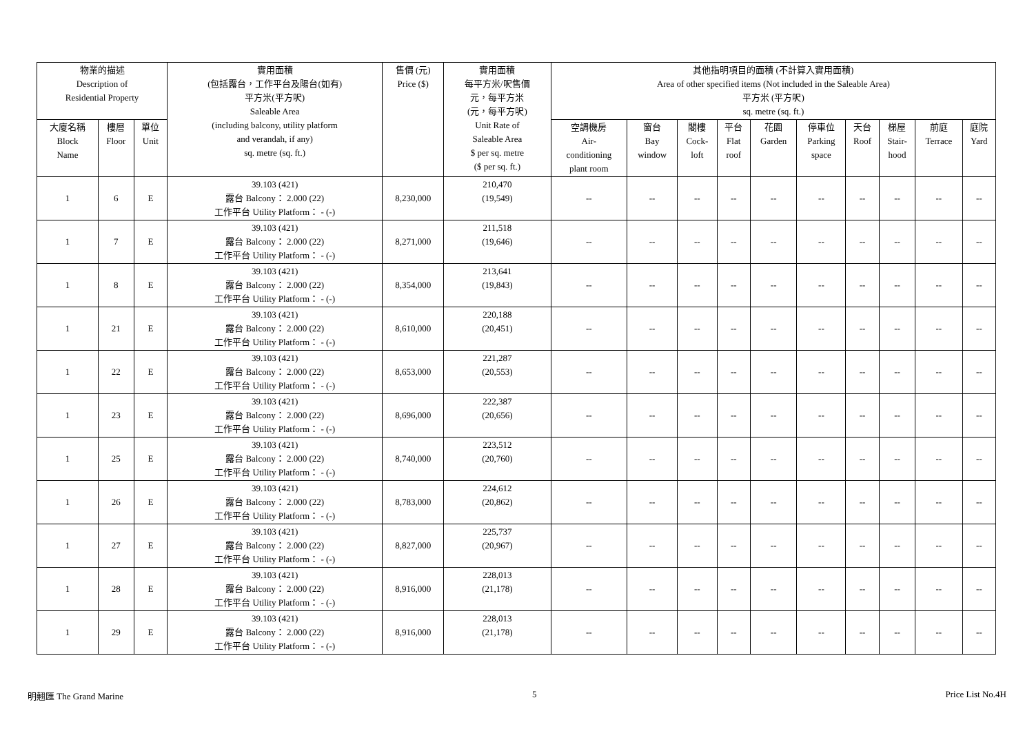| 物業的描述 Description of Residential Property | | | 實用面積 (包括露台，工作平台及陽台(如有) 平方米(平方呎) Saleable Area (including balcony, utility platform and verandah, if any) sq. metre (sq. ft.) | 售價 (元) Price ($) | 實用面積 每平方米/呎售價 元，每平方米 (元，每平方呎) Unit Rate of Saleable Area $ per sq. metre ($ per sq. ft.) | 其他指明項目的面積 (不計算入實用面積) Area of other specified items (Not included in the Saleable Area) 平方米 (平方呎) sq. metre (sq. ft.) | | | | | | | | | |
| --- | --- | --- | --- | --- | --- | --- | --- | --- | --- | --- | --- | --- | --- | --- | --- |
| | | | | | | 空調機房 Air- conditioning plant room | 窗台 Bay window | 閣樓 Cock- loft | 平台 Flat roof | 花園 Garden | 停車位 Parking space | 天台 Roof | 梯屋 Stair- hood | 前庭 Terrace | 庭院 Yard |
| 大廈名稱 Block Name | 樓層 Floor | 單位 Unit | | | | | | | | | | | | | |
| 1 | 6 | E | 39.103 (421) 露台 Balcony： 2.000 (22) 工作平台 Utility Platform： - (-) | 8,230,000 | 210,470 (19,549) | -- | -- | -- | -- | -- | -- | -- | -- | -- | -- |
| 1 | 7 | E | 39.103 (421) 露台 Balcony： 2.000 (22) 工作平台 Utility Platform： - (-) | 8,271,000 | 211,518 (19,646) | -- | -- | -- | -- | -- | -- | -- | -- | -- | -- |
| 1 | 8 | E | 39.103 (421) 露台 Balcony： 2.000 (22) 工作平台 Utility Platform： - (-) | 8,354,000 | 213,641 (19,843) | -- | -- | -- | -- | -- | -- | -- | -- | -- | -- |
| 1 | 21 | E | 39.103 (421) 露台 Balcony： 2.000 (22) 工作平台 Utility Platform： - (-) | 8,610,000 | 220,188 (20,451) | -- | -- | -- | -- | -- | -- | -- | -- | -- | -- |
| 1 | 22 | E | 39.103 (421) 露台 Balcony： 2.000 (22) 工作平台 Utility Platform： - (-) | 8,653,000 | 221,287 (20,553) | -- | -- | -- | -- | -- | -- | -- | -- | -- | -- |
| 1 | 23 | E | 39.103 (421) 露台 Balcony： 2.000 (22) 工作平台 Utility Platform： - (-) | 8,696,000 | 222,387 (20,656) | -- | -- | -- | -- | -- | -- | -- | -- | -- | -- |
| 1 | 25 | E | 39.103 (421) 露台 Balcony： 2.000 (22) 工作平台 Utility Platform： - (-) | 8,740,000 | 223,512 (20,760) | -- | -- | -- | -- | -- | -- | -- | -- | -- | -- |
| 1 | 26 | E | 39.103 (421) 露台 Balcony： 2.000 (22) 工作平台 Utility Platform： - (-) | 8,783,000 | 224,612 (20,862) | -- | -- | -- | -- | -- | -- | -- | -- | -- | -- |
| 1 | 27 | E | 39.103 (421) 露台 Balcony： 2.000 (22) 工作平台 Utility Platform： - (-) | 8,827,000 | 225,737 (20,967) | -- | -- | -- | -- | -- | -- | -- | -- | -- | -- |
| 1 | 28 | E | 39.103 (421) 露台 Balcony： 2.000 (22) 工作平台 Utility Platform： - (-) | 8,916,000 | 228,013 (21,178) | -- | -- | -- | -- | -- | -- | -- | -- | -- | -- |
| 1 | 29 | E | 39.103 (421) 露台 Balcony： 2.000 (22) 工作平台 Utility Platform： - (-) | 8,916,000 | 228,013 (21,178) | -- | -- | -- | -- | -- | -- | -- | -- | -- | -- |
明翹匯 The Grand Marine 5 Price List No.4H